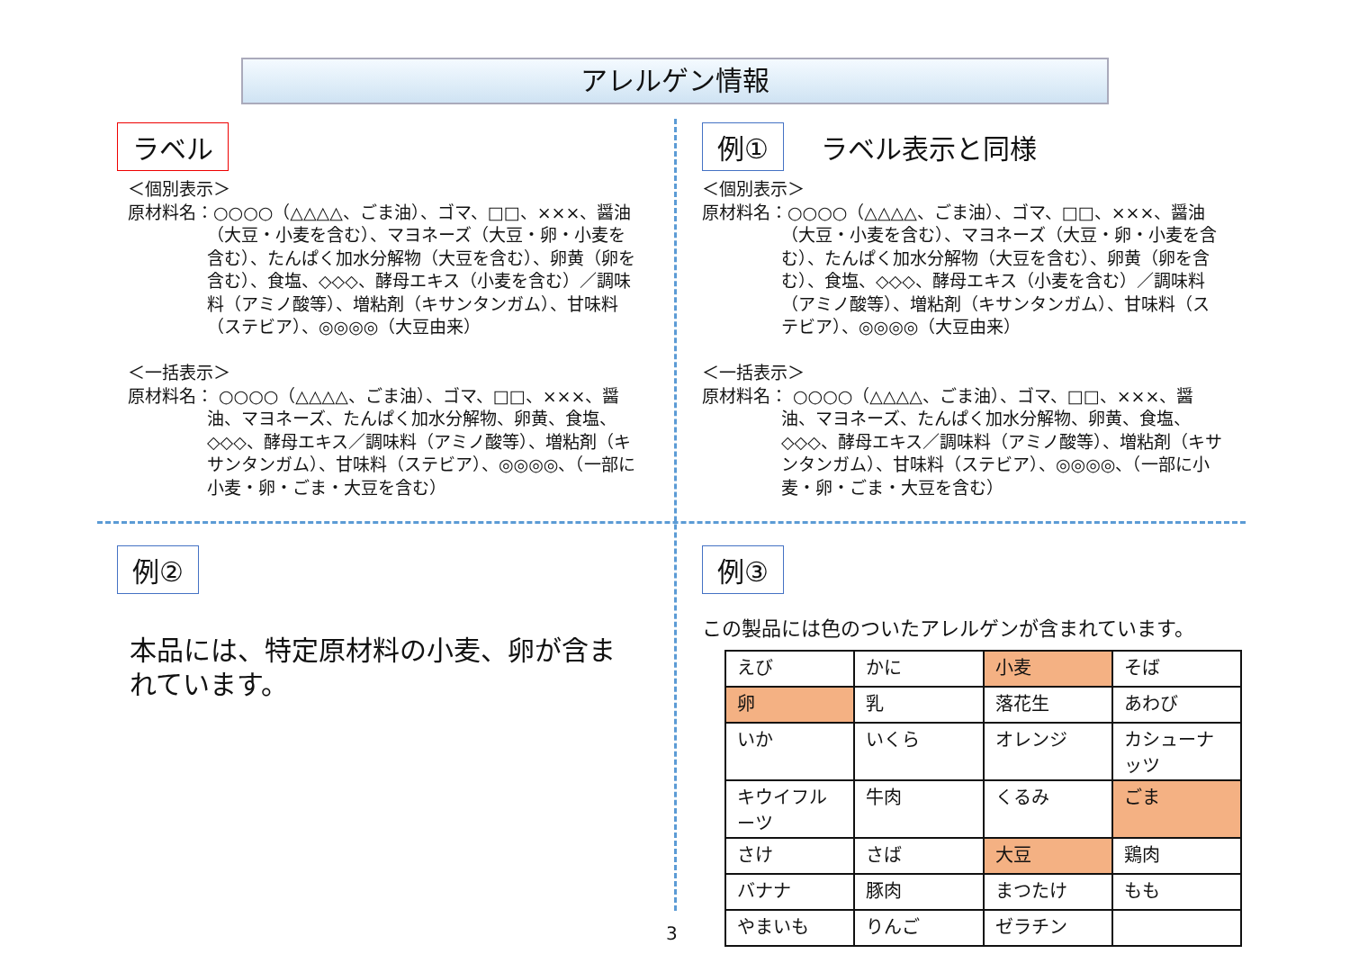アレルゲン情報
ラベル
＜個別表示＞
原材料名：○○○○（△△△△、ごま油）、ゴマ、□□、×××、醤油（大豆・小麦を含む）、マヨネーズ（大豆・卵・小麦を含む）、たんぱく加水分解物（大豆を含む）、卵黄（卵を含む）、食塩、◇◇◇、酵母エキス（小麦を含む）／調味料（アミノ酸等）、増粘剤（キサンタンガム）、甘味料（ステビア）、◎◎◎◎（大豆由来）
＜一括表示＞
原材料名： ○○○○（△△△△、ごま油）、ゴマ、□□、×××、醤油、マヨネーズ、たんぱく加水分解物、卵黄、食塩、◇◇◇、酵母エキス／調味料（アミノ酸等）、増粘剤（キサンタンガム）、甘味料（ステビア）、◎◎◎◎、（一部に小麦・卵・ごま・大豆を含む）
例① ラベル表示と同様
＜個別表示＞
原材料名：○○○○（△△△△、ごま油）、ゴマ、□□、×××、醤油（大豆・小麦を含む）、マヨネーズ（大豆・卵・小麦を含む）、たんぱく加水分解物（大豆を含む）、卵黄（卵を含む）、食塩、◇◇◇、酵母エキス（小麦を含む）／調味料（アミノ酸等）、増粘剤（キサンタンガム）、甘味料（ステビア）、◎◎◎◎（大豆由来）
＜一括表示＞
原材料名： ○○○○（△△△△、ごま油）、ゴマ、□□、×××、醤油、マヨネーズ、たんぱく加水分解物、卵黄、食塩、◇◇◇、酵母エキス／調味料（アミノ酸等）、増粘剤（キサンタンガム）、甘味料（ステビア）、◎◎◎◎、（一部に小麦・卵・ごま・大豆を含む）
例②
本品には、特定原材料の小麦、卵が含まれています。
例③
この製品には色のついたアレルゲンが含まれています。
| えび | かに | 小麦 | そば |
| 卵 | 乳 | 落花生 | あわび |
| いか | いくら | オレンジ | カシューナッツ |
| キウイフルーツ | 牛肉 | くるみ | ごま |
| さけ | さば | 大豆 | 鶏肉 |
| バナナ | 豚肉 | まつたけ | もも |
| やまいも | りんご | ゼラチン | |
3